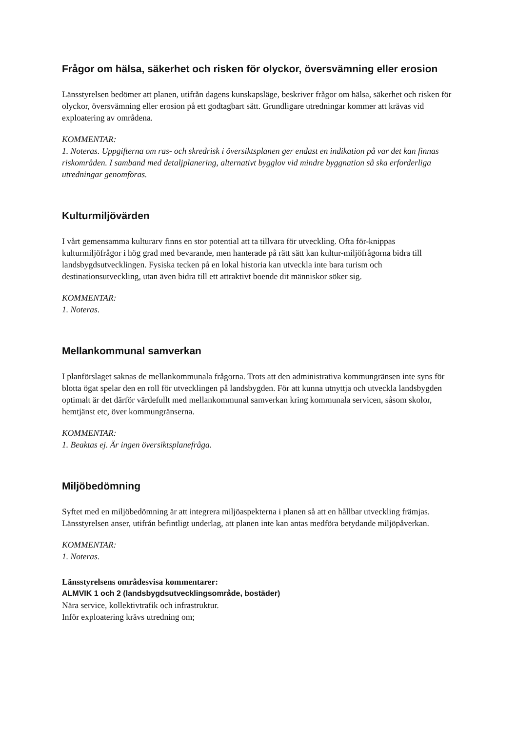Frågor om hälsa, säkerhet och risken för olyckor, översvämning eller erosion
Länsstyrelsen bedömer att planen, utifrån dagens kunskapsläge, beskriver frågor om hälsa, säkerhet och risken för olyckor, översvämning eller erosion på ett godtagbart sätt. Grundligare utredningar kommer att krävas vid exploatering av områdena.
KOMMENTAR:
1. Noteras. Uppgifterna om ras- och skredrisk i översiktsplanen ger endast en indikation på var det kan finnas riskområden. I samband med detaljplanering, alternativt bygglov vid mindre byggnation så ska erforderliga utredningar genomföras.
Kulturmiljövärden
I vårt gemensamma kulturarv finns en stor potential att ta tillvara för utveckling. Ofta för-knippas kulturmiljöfrågor i hög grad med bevarande, men hanterade på rätt sätt kan kultur-miljöfrågorna bidra till landsbygdsutvecklingen. Fysiska tecken på en lokal historia kan utveckla inte bara turism och destinationsutveckling, utan även bidra till ett attraktivt boende dit människor söker sig.
KOMMENTAR:
1. Noteras.
Mellankommunal samverkan
I planförslaget saknas de mellankommunala frågorna. Trots att den administrativa kommungränsen inte syns för blotta ögat spelar den en roll för utvecklingen på landsbygden. För att kunna utnyttja och utveckla landsbygden optimalt är det därför värdefullt med mellankommunal samverkan kring kommunala servicen, såsom skolor, hemtjänst etc, över kommungränserna.
KOMMENTAR:
1. Beaktas ej. Är ingen översiktsplanefråga.
Miljöbedömning
Syftet med en miljöbedömning är att integrera miljöaspekterna i planen så att en hållbar utveckling främjas. Länsstyrelsen anser, utifrån befintligt underlag, att planen inte kan antas medföra betydande miljöpåverkan.
KOMMENTAR:
1. Noteras.
Länsstyrelsens områdesvisa kommentarer:
ALMVIK 1 och 2 (landsbygdsutvecklingsområde, bostäder)
Nära service, kollektivtrafik och infrastruktur.
Inför exploatering krävs utredning om;